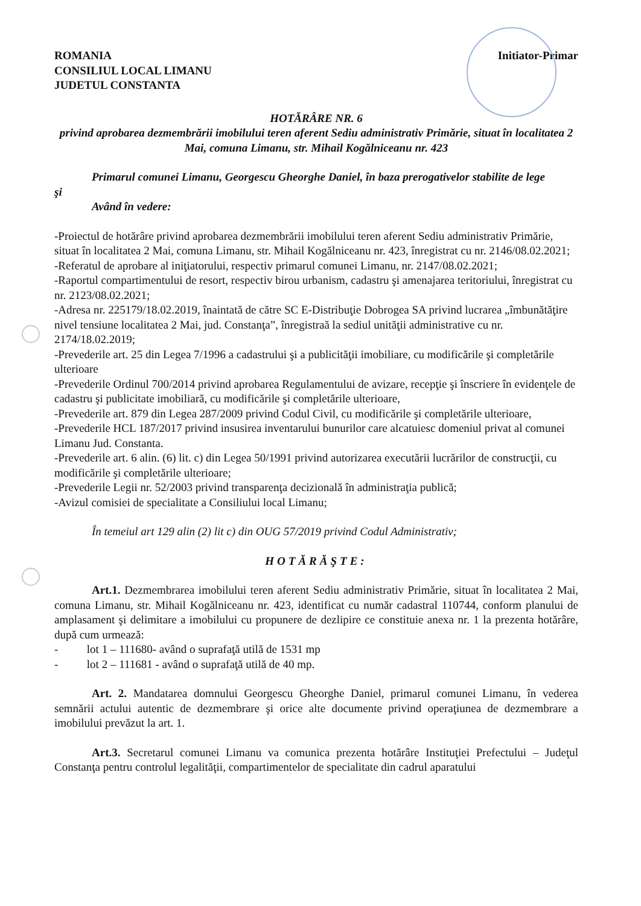ROMANIA
CONSILIUL LOCAL LIMANU
JUDETUL CONSTANTA
Initiator-Primar
HOTĂRÂRE NR. 6
privind aprobarea dezmembrării imobilului teren aferent Sediu administrativ Primărie, situat în localitatea 2 Mai, comuna Limanu, str. Mihail Kogălniceanu nr. 423
Primarul comunei Limanu, Georgescu Gheorghe Daniel, în baza prerogativelor stabilite de lege
şi
Având în vedere:
-Proiectul de hotărâre privind aprobarea dezmembrării imobilului teren aferent Sediu administrativ Primărie, situat în localitatea 2 Mai, comuna Limanu, str. Mihail Kogălniceanu nr. 423, înregistrat cu nr. 2146/08.02.2021;
-Referatul de aprobare al iniţiatorului, respectiv primarul comunei Limanu, nr. 2147/08.02.2021;
-Raportul compartimentului de resort, respectiv birou urbanism, cadastru şi amenajarea teritoriului, înregistrat cu nr. 2123/08.02.2021;
-Adresa nr. 225179/18.02.2019, înaintată de către SC E-Distribuţie Dobrogea SA privind lucrarea „îmbunătăţire nivel tensiune localitatea 2 Mai, jud. Constanţa”, înregistraă la sediul unităţii administrative cu nr. 2174/18.02.2019;
-Prevederile art. 25 din Legea 7/1996 a cadastrului şi a publicităţii imobiliare, cu modificările şi completările ulterioare
-Prevederile Ordinul 700/2014 privind aprobarea Regulamentului de avizare, recepţie şi înscriere în evidenţele de cadastru şi publicitate imobiliară, cu modificările şi completările ulterioare,
-Prevederile art. 879 din Legea 287/2009 privind Codul Civil, cu modificările şi completările ulterioare,
-Prevederile HCL 187/2017 privind insusirea inventarului bunurilor care alcatuiesc domeniul privat al comunei Limanu Jud. Constanta.
-Prevederile art. 6 alin. (6) lit. c) din Legea 50/1991 privind autorizarea executării lucrărilor de construcţii, cu modificările şi completările ulterioare;
-Prevederile Legii nr. 52/2003 privind transparenţa decizională în administraţia publică;
-Avizul comisiei de specialitate a Consiliului local Limanu;
În temeiul art 129 alin (2) lit c) din OUG 57/2019 privind Codul Administrativ;
HOTĂRĂŞTE:
Art.1. Dezmembrarea imobilului teren aferent Sediu administrativ Primărie, situat în localitatea 2 Mai, comuna Limanu, str. Mihail Kogălniceanu nr. 423, identificat cu număr cadastral 110744, conform planului de amplasament şi delimitare a imobilului cu propunere de dezlipire ce constituie anexa nr. 1 la prezenta hotărâre, după cum urmează:
- lot 1 – 111680- având o suprafaţă utilă de 1531 mp
- lot 2 – 111681 - având o suprafaţă utilă de 40 mp.
Art. 2. Mandatarea domnului Georgescu Gheorghe Daniel, primarul comunei Limanu, în vederea semnării actului autentic de dezmembrare şi orice alte documente privind operaţiunea de dezmembrare a imobilului prevăzut la art. 1.
Art.3. Secretarul comunei Limanu va comunica prezenta hotărâre Instituţiei Prefectului – Judeţul Constanţa pentru controlul legalităţii, compartimentelor de specialitate din cadrul aparatului